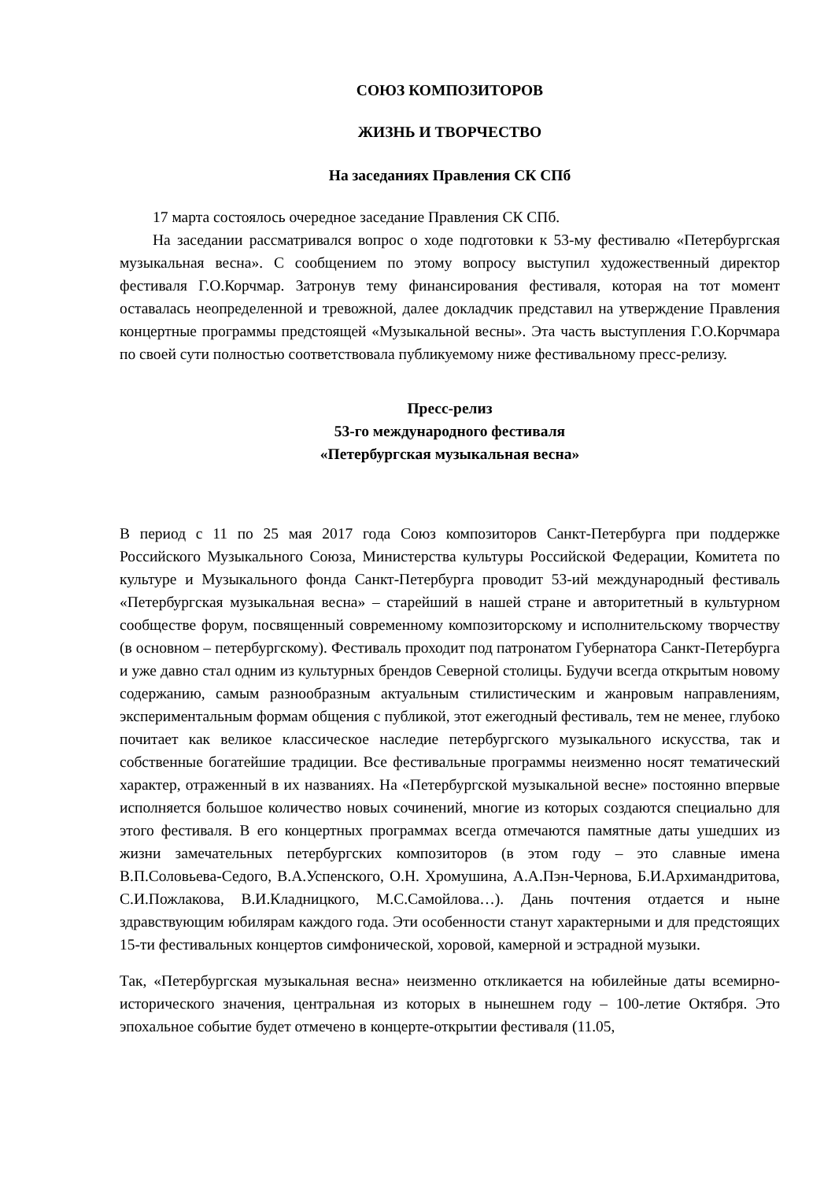СОЮЗ КОМПОЗИТОРОВ
ЖИЗНЬ И ТВОРЧЕСТВО
На заседаниях Правления СК СПб
17 марта состоялось очередное заседание Правления СК СПб.
На заседании рассматривался вопрос о ходе подготовки к 53-му фестивалю «Петербургская музыкальная весна». С сообщением по этому вопросу выступил художественный директор фестиваля Г.О.Корчмар. Затронув тему финансирования фестиваля, которая на тот момент оставалась неопределенной и тревожной, далее докладчик представил на утверждение Правления концертные программы предстоящей «Музыкальной весны». Эта часть выступления Г.О.Корчмара по своей сути полностью соответствовала публикуемому ниже фестивальному пресс-релизу.
Пресс-релиз
53-го международного фестиваля
«Петербургская музыкальная весна»
В период с 11 по 25 мая 2017 года Союз композиторов Санкт-Петербурга при поддержке Российского Музыкального Союза, Министерства культуры Российской Федерации, Комитета по культуре и Музыкального фонда Санкт-Петербурга проводит 53-ий международный фестиваль «Петербургская музыкальная весна» – старейший в нашей стране и авторитетный в культурном сообществе форум, посвященный современному композиторскому и исполнительскому творчеству (в основном – петербургскому). Фестиваль проходит под патронатом Губернатора Санкт-Петербурга и уже давно стал одним из культурных брендов Северной столицы. Будучи всегда открытым новому содержанию, самым разнообразным актуальным стилистическим и жанровым направлениям, экспериментальным формам общения с публикой, этот ежегодный фестиваль, тем не менее, глубоко почитает как великое классическое наследие петербургского музыкального искусства, так и собственные богатейшие традиции. Все фестивальные программы неизменно носят тематический характер, отраженный в их названиях. На «Петербургской музыкальной весне» постоянно впервые исполняется большое количество новых сочинений, многие из которых создаются специально для этого фестиваля. В его концертных программах всегда отмечаются памятные даты ушедших из жизни замечательных петербургских композиторов (в этом году – это славные имена В.П.Соловьева-Седого, В.А.Успенского, О.Н. Хромушина, А.А.Пэн-Чернова, Б.И.Архимандритова, С.И.Пожлакова, В.И.Кладницкого, М.С.Самойлова…). Дань почтения отдается и ныне здравствующим юбилярам каждого года. Эти особенности станут характерными и для предстоящих 15-ти фестивальных концертов симфонической, хоровой, камерной и эстрадной музыки.
Так, «Петербургская музыкальная весна» неизменно откликается на юбилейные даты всемирно-исторического значения, центральная из которых в нынешнем году – 100-летие Октября. Это эпохальное событие будет отмечено в концерте-открытии фестиваля (11.05,